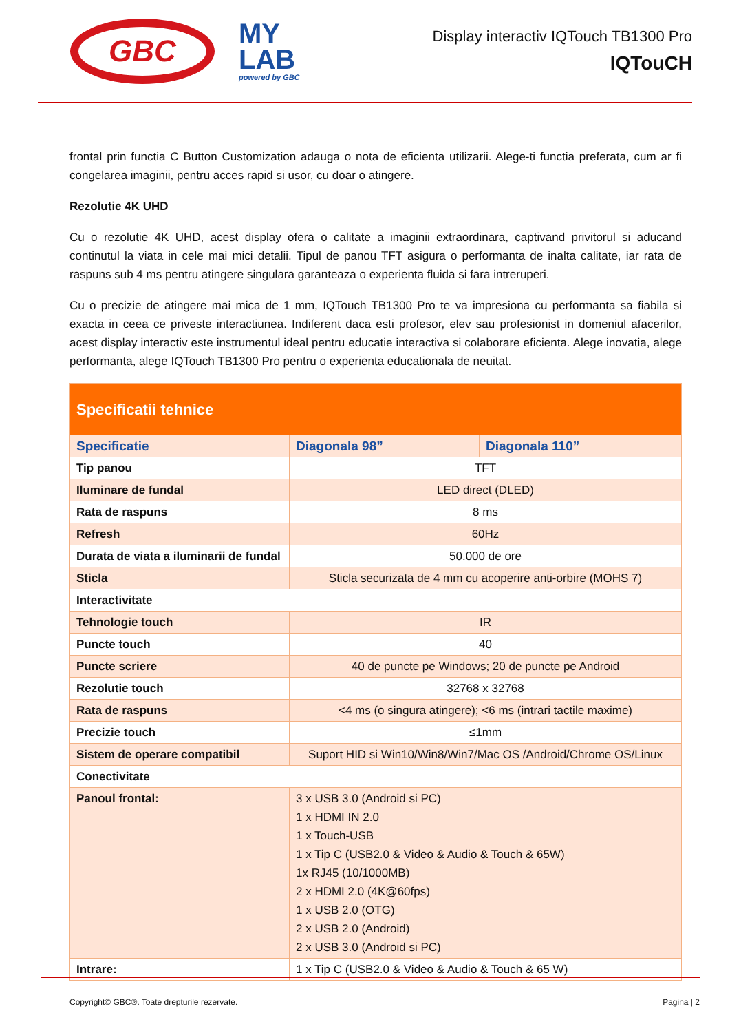GBC
MY
LAB
powered by GBC
Display interactiv IQTouch TB1300 Pro
IQTouCH
frontal prin functia C Button Customization adauga o nota de eficienta utilizarii. Alege-ti functia preferata, cum ar fi congelarea imaginii, pentru acces rapid si usor, cu doar o atingere.
Rezolutie 4K UHD
Cu o rezolutie 4K UHD, acest display ofera o calitate a imaginii extraordinara, captivand privitorul si aducand continutul la viata in cele mai mici detalii. Tipul de panou TFT asigura o performanta de inalta calitate, iar rata de raspuns sub 4 ms pentru atingere singulara garanteaza o experienta fluida si fara intreruperi.
Cu o precizie de atingere mai mica de 1 mm, IQTouch TB1300 Pro te va impresiona cu performanta sa fiabila si exacta in ceea ce priveste interactiunea. Indiferent daca esti profesor, elev sau profesionist in domeniul afacerilor, acest display interactiv este instrumentul ideal pentru educatie interactiva si colaborare eficienta. Alege inovatia, alege performanta, alege IQTouch TB1300 Pro pentru o experienta educationala de neuitat.
| Specificatii tehnice | | |
| --- | --- | --- |
| Specificatie | Diagonala 98” | Diagonala 110” |
| Tip panou | TFT | |
| Iluminare de fundal | LED direct (DLED) | |
| Rata de raspuns | 8 ms | |
| Refresh | 60Hz | |
| Durata de viata a iluminarii de fundal | 50.000 de ore | |
| Sticla | Sticla securizata de 4 mm cu acoperire anti-orbire (MOHS 7) | |
| Interactivitate | | |
| Tehnologie touch | IR | |
| Puncte touch | 40 | |
| Puncte scriere | 40 de puncte pe Windows; 20 de puncte pe Android | |
| Rezolutie touch | 32768 x 32768 | |
| Rata de raspuns | <4 ms (o singura atingere); <6 ms (intrari tactile maxime) | |
| Precizie touch | ≤1mm | |
| Sistem de operare compatibil | Suport HID si Win10/Win8/Win7/Mac OS /Android/Chrome OS/Linux | |
| Conectivitate | | |
| Panoul frontal: | 3 x USB 3.0 (Android si PC) 1 x HDMI IN 2.0 1 x Touch-USB 1 x Tip C (USB2.0 & Video & Audio & Touch & 65W) 1x RJ45 (10/1000MB) 2 x HDMI 2.0 (4K@60fps) 1 x USB 2.0 (OTG) 2 x USB 2.0 (Android) 2 x USB 3.0 (Android si PC) | |
| Intrare: | 1 x Tip C (USB2.0 & Video & Audio & Touch & 65 W) | |
Copyright© GBC®. Toate drepturile rezervate. Pagina | 2